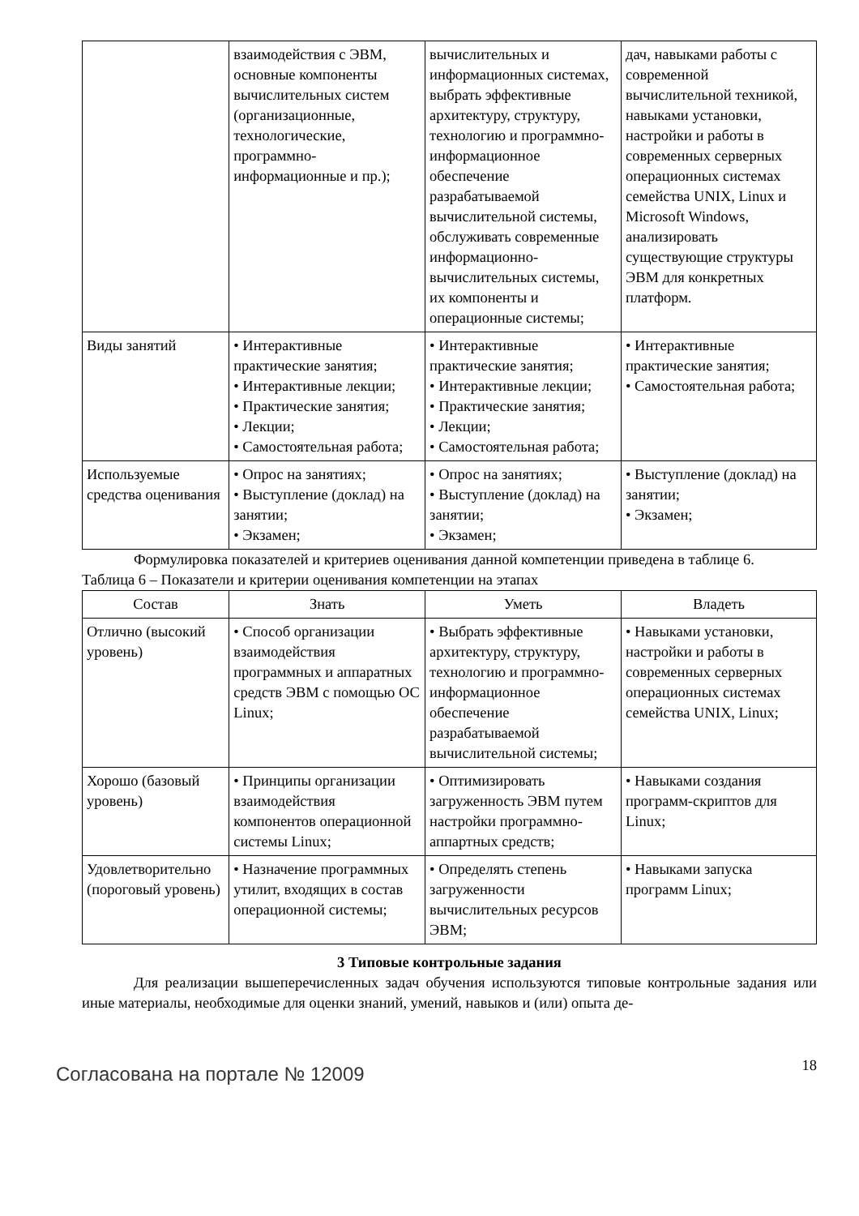| | взаимодействия с ЭВМ, основные компоненты вычислительных систем (организационные, технологические, программно-информационные и пр.); | вычислительных и информационных системах, выбрать эффективные архитектуру, структуру, технологию и программно-информационное обеспечение разрабатываемой вычислительной системы, обслуживать современные информационно-вычислительных системы, их компоненты и операционные системы; | дач, навыками работы с современной вычислительной техникой, навыками установки, настройки и работы в современных серверных операционных системах семейства UNIX, Linux и Microsoft Windows, анализировать существующие структуры ЭВМ для конкретных платформ. |
| Виды занятий | • Интерактивные практические занятия; • Интерактивные лекции; • Практические занятия; • Лекции; • Самостоятельная работа; | • Интерактивные практические занятия; • Интерактивные лекции; • Практические занятия; • Лекции; • Самостоятельная работа; | • Интерактивные практические занятия; • Самостоятельная работа; |
| Используемые средства оценивания | • Опрос на занятиях; • Выступление (доклад) на занятии; • Экзамен; | • Опрос на занятиях; • Выступление (доклад) на занятии; • Экзамен; | • Выступление (доклад) на занятии; • Экзамен; |
Формулировка показателей и критериев оценивания данной компетенции приведена в таблице 6.
Таблица 6 – Показатели и критерии оценивания компетенции на этапах
| Состав | Знать | Уметь | Владеть |
| --- | --- | --- | --- |
| Отлично (высокий уровень) | • Способ организации взаимодействия программных и аппаратных средств ЭВМ с помощью ОС Linux; | • Выбрать эффективные архитектуру, структуру, технологию и программно-информационное обеспечение разрабатываемой вычислительной системы; | • Навыками установки, настройки и работы в современных серверных операционных системах семейства UNIX, Linux; |
| Хорошо (базовый уровень) | • Принципы организации взаимодействия компонентов операционной системы Linux; | • Оптимизировать загруженность ЭВМ путем настройки программно-аппартных средств; | • Навыками создания программ-скриптов для Linux; |
| Удовлетворительно (пороговый уровень) | • Назначение программных утилит, входящих в состав операционной системы; | • Определять степень загруженности вычислительных ресурсов ЭВМ; | • Навыками запуска программ Linux; |
3 Типовые контрольные задания
Для реализации вышеперечисленных задач обучения используются типовые контрольные задания или иные материалы, необходимые для оценки знаний, умений, навыков и (или) опыта де-
Согласована на портале № 12009
18